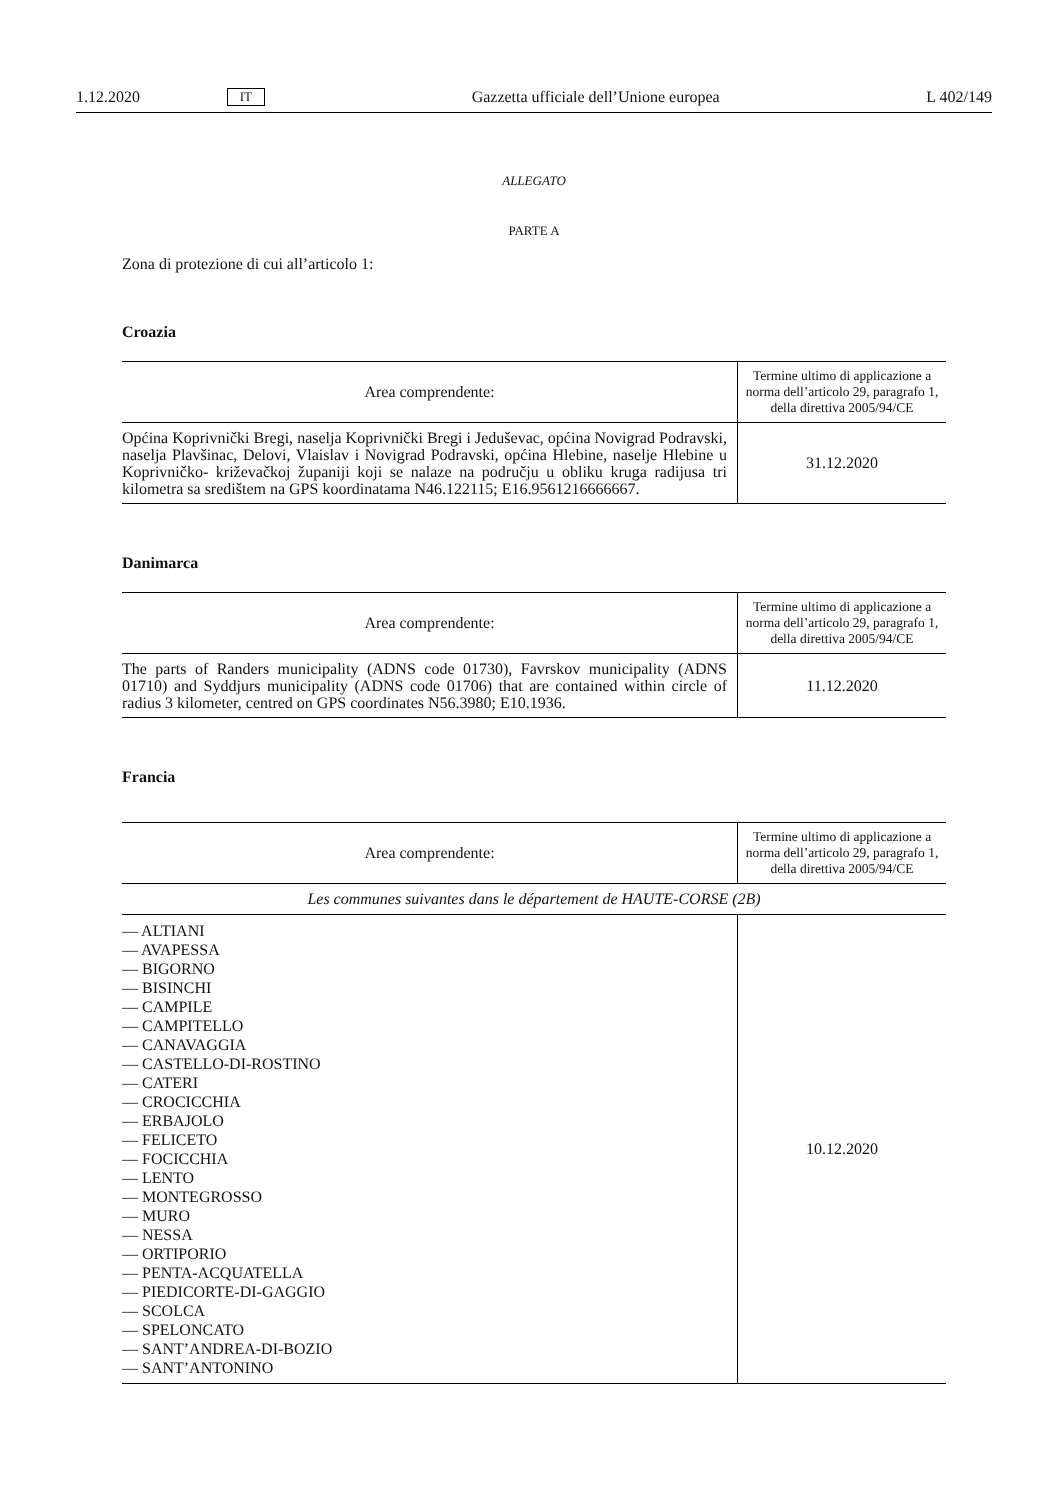1.12.2020 IT Gazzetta ufficiale dell’Unione europea L 402/149
ALLEGATO
PARTE A
Zona di protezione di cui all’articolo 1:
Croazia
| Area comprendente: | Termine ultimo di applicazione a norma dell’articolo 29, paragrafo 1, della direttiva 2005/94/CE |
| --- | --- |
| Općina Koprivnički Bregi, naselja Koprivnički Bregi i Jeduševac, općina Novigrad Podravski, naselja Plavšinac, Delovi, Vlaislav i Novigrad Podravski, općina Hlebine, naselje Hlebine u Koprivničko- križevačkoj županiji koji se nalaze na području u obliku kruga radijusa tri kilometra sa središtem na GPS koordinatama N46.122115; E16.9561216666667. | 31.12.2020 |
Danimarca
| Area comprendente: | Termine ultimo di applicazione a norma dell’articolo 29, paragrafo 1, della direttiva 2005/94/CE |
| --- | --- |
| The parts of Randers municipality (ADNS code 01730), Favrskov municipality (ADNS 01710) and Syddjurs municipality (ADNS code 01706) that are contained within circle of radius 3 kilometer, centred on GPS coordinates N56.3980; E10.1936. | 11.12.2020 |
Francia
| Area comprendente: | Termine ultimo di applicazione a norma dell’articolo 29, paragrafo 1, della direttiva 2005/94/CE |
| --- | --- |
| Les communes suivantes dans le département de HAUTE-CORSE (2B) | |
| — ALTIANI — AVAPESSA — BIGORNO — BISINCHI — CAMPILE — CAMPITELLO — CANAVAGGIA — CASTELLO-DI-ROSTINO — CATERI — CROCICCHIA — ERBAJOLO — FELICETO — FOCICCHIA — LENTO — MONTEGROSSO — MURO — NESSA — ORTIPORIO — PENTA-ACQUATELLA — PIEDICORTE-DI-GAGGIO — SCOLCA — SPELONCATO — SANT’ANDREA-DI-BOZIO — SANT’ANTONINO | 10.12.2020 |